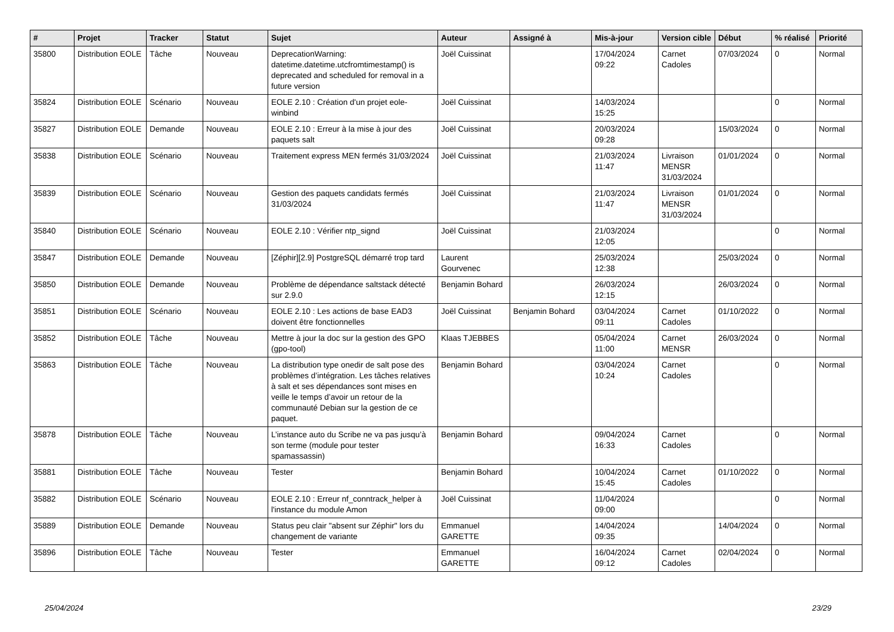| # | Projet | Tracker | Statut | Sujet | Auteur | Assigné à | Mis-à-jour | Version cible | Début | % réalisé | Priorité |
| --- | --- | --- | --- | --- | --- | --- | --- | --- | --- | --- | --- |
| 35800 | Distribution EOLE | Tâche | Nouveau | DeprecationWarning: datetime.datetime.utcfromtimestamp() is deprecated and scheduled for removal in a future version | Joël Cuissinat | | 17/04/2024 09:22 | Carnet Cadoles | 07/03/2024 | 0 | Normal |
| 35824 | Distribution EOLE | Scénario | Nouveau | EOLE 2.10 : Création d'un projet eole-winbind | Joël Cuissinat | | 14/03/2024 15:25 | | | 0 | Normal |
| 35827 | Distribution EOLE | Demande | Nouveau | EOLE 2.10 : Erreur à la mise à jour des paquets salt | Joël Cuissinat | | 20/03/2024 09:28 | | 15/03/2024 | 0 | Normal |
| 35838 | Distribution EOLE | Scénario | Nouveau | Traitement express MEN fermés 31/03/2024 | Joël Cuissinat | | 21/03/2024 11:47 | Livraison MENSR 31/03/2024 | 01/01/2024 | 0 | Normal |
| 35839 | Distribution EOLE | Scénario | Nouveau | Gestion des paquets candidats fermés 31/03/2024 | Joël Cuissinat | | 21/03/2024 11:47 | Livraison MENSR 31/03/2024 | 01/01/2024 | 0 | Normal |
| 35840 | Distribution EOLE | Scénario | Nouveau | EOLE 2.10 : Vérifier ntp_signd | Joël Cuissinat | | 21/03/2024 12:05 | | | 0 | Normal |
| 35847 | Distribution EOLE | Demande | Nouveau | [Zéphir][2.9] PostgreSQL démarré trop tard | Laurent Gourvenec | | 25/03/2024 12:38 | | 25/03/2024 | 0 | Normal |
| 35850 | Distribution EOLE | Demande | Nouveau | Problème de dépendance saltstack détecté sur 2.9.0 | Benjamin Bohard | | 26/03/2024 12:15 | | 26/03/2024 | 0 | Normal |
| 35851 | Distribution EOLE | Scénario | Nouveau | EOLE 2.10 : Les actions de base EAD3 doivent être fonctionnelles | Joël Cuissinat | Benjamin Bohard | 03/04/2024 09:11 | Carnet Cadoles | 01/10/2022 | 0 | Normal |
| 35852 | Distribution EOLE | Tâche | Nouveau | Mettre à jour la doc sur la gestion des GPO (gpo-tool) | Klaas TJEBBES | | 05/04/2024 11:00 | Carnet MENSR | 26/03/2024 | 0 | Normal |
| 35863 | Distribution EOLE | Tâche | Nouveau | La distribution type onedir de salt pose des problèmes d’intégration. Les tâches relatives à salt et ses dépendances sont mises en veille le temps d’avoir un retour de la communauté Debian sur la gestion de ce paquet. | Benjamin Bohard | | 03/04/2024 10:24 | Carnet Cadoles | | 0 | Normal |
| 35878 | Distribution EOLE | Tâche | Nouveau | L’instance auto du Scribe ne va pas jusqu’à son terme (module pour tester spamassassin) | Benjamin Bohard | | 09/04/2024 16:33 | Carnet Cadoles | | 0 | Normal |
| 35881 | Distribution EOLE | Tâche | Nouveau | Tester | Benjamin Bohard | | 10/04/2024 15:45 | Carnet Cadoles | 01/10/2022 | 0 | Normal |
| 35882 | Distribution EOLE | Scénario | Nouveau | EOLE 2.10 : Erreur nf_conntrack_helper à l'instance du module Amon | Joël Cuissinat | | 11/04/2024 09:00 | | | 0 | Normal |
| 35889 | Distribution EOLE | Demande | Nouveau | Status peu clair "absent sur Zéphir" lors du changement de variante | Emmanuel GARETTE | | 14/04/2024 09:35 | | 14/04/2024 | 0 | Normal |
| 35896 | Distribution EOLE | Tâche | Nouveau | Tester | Emmanuel GARETTE | | 16/04/2024 09:12 | Carnet Cadoles | 02/04/2024 | 0 | Normal |
25/04/2024 23/29